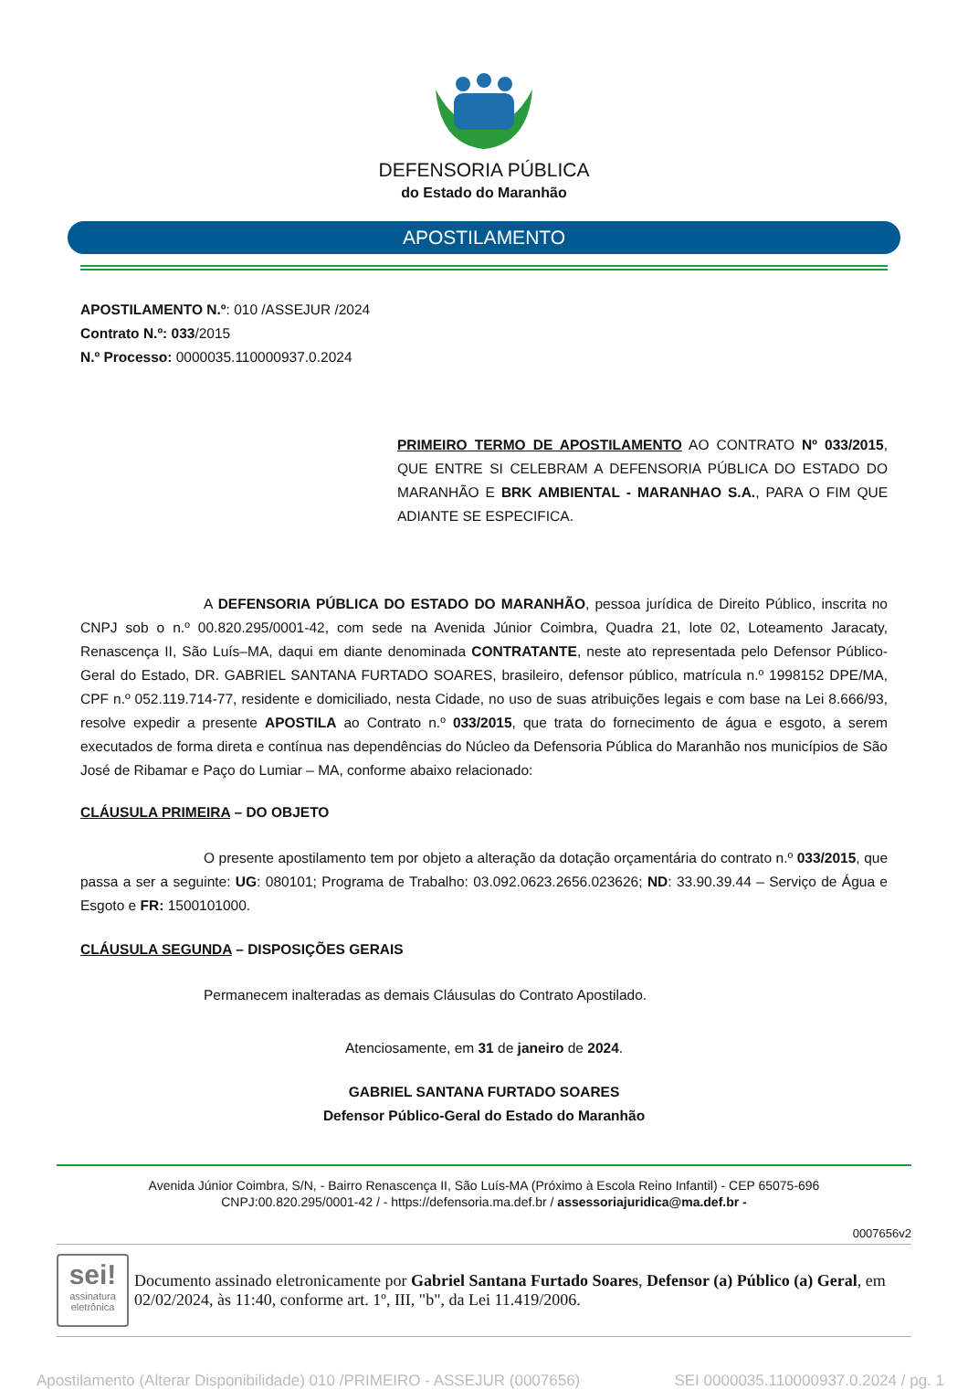DEFENSORIA PÚBLICA
do Estado do Maranhão
APOSTILAMENTO
APOSTILAMENTO N.º: 010 /ASSEJUR /2024
Contrato N.º: 033/2015
N.º Processo: 0000035.110000937.0.2024
PRIMEIRO TERMO DE APOSTILAMENTO AO CONTRATO Nº 033/2015, QUE ENTRE SI CELEBRAM A DEFENSORIA PÚBLICA DO ESTADO DO MARANHÃO E BRK AMBIENTAL - MARANHAO S.A., PARA O FIM QUE ADIANTE SE ESPECIFICA.
A DEFENSORIA PÚBLICA DO ESTADO DO MARANHÃO, pessoa jurídica de Direito Público, inscrita no CNPJ sob o n.º 00.820.295/0001-42, com sede na Avenida Júnior Coimbra, Quadra 21, lote 02, Loteamento Jaracaty, Renascença II, São Luís–MA, daqui em diante denominada CONTRATANTE, neste ato representada pelo Defensor Público-Geral do Estado, DR. GABRIEL SANTANA FURTADO SOARES, brasileiro, defensor público, matrícula n.º 1998152 DPE/MA, CPF n.º 052.119.714-77, residente e domiciliado, nesta Cidade, no uso de suas atribuições legais e com base na Lei 8.666/93, resolve expedir a presente APOSTILA ao Contrato n.º 033/2015, que trata do fornecimento de água e esgoto, a serem executados de forma direta e contínua nas dependências do Núcleo da Defensoria Pública do Maranhão nos municípios de São José de Ribamar e Paço do Lumiar – MA, conforme abaixo relacionado:
CLÁUSULA PRIMEIRA – DO OBJETO
O presente apostilamento tem por objeto a alteração da dotação orçamentária do contrato n.º 033/2015, que passa a ser a seguinte: UG: 080101; Programa de Trabalho: 03.092.0623.2656.023626; ND: 33.90.39.44 – Serviço de Água e Esgoto e FR: 1500101000.
CLÁUSULA SEGUNDA – DISPOSIÇÕES GERAIS
Permanecem inalteradas as demais Cláusulas do Contrato Apostilado.
Atenciosamente, em 31 de janeiro de 2024.
GABRIEL SANTANA FURTADO SOARES
Defensor Público-Geral do Estado do Maranhão
Avenida Júnior Coimbra, S/N, - Bairro Renascença II, São Luís-MA (Próximo à Escola Reino Infantil) - CEP 65075-696
CNPJ:00.820.295/0001-42 / - https://defensoria.ma.def.br / assessoriajuridica@ma.def.br -
0007656v2
sei!
assinatura eletrônica
Documento assinado eletronicamente por Gabriel Santana Furtado Soares, Defensor (a) Público (a) Geral, em 02/02/2024, às 11:40, conforme art. 1º, III, "b", da Lei 11.419/2006.
Apostilamento (Alterar Disponibilidade) 010 /PRIMEIRO - ASSEJUR (0007656) SEI 0000035.110000937.0.2024 / pg. 1